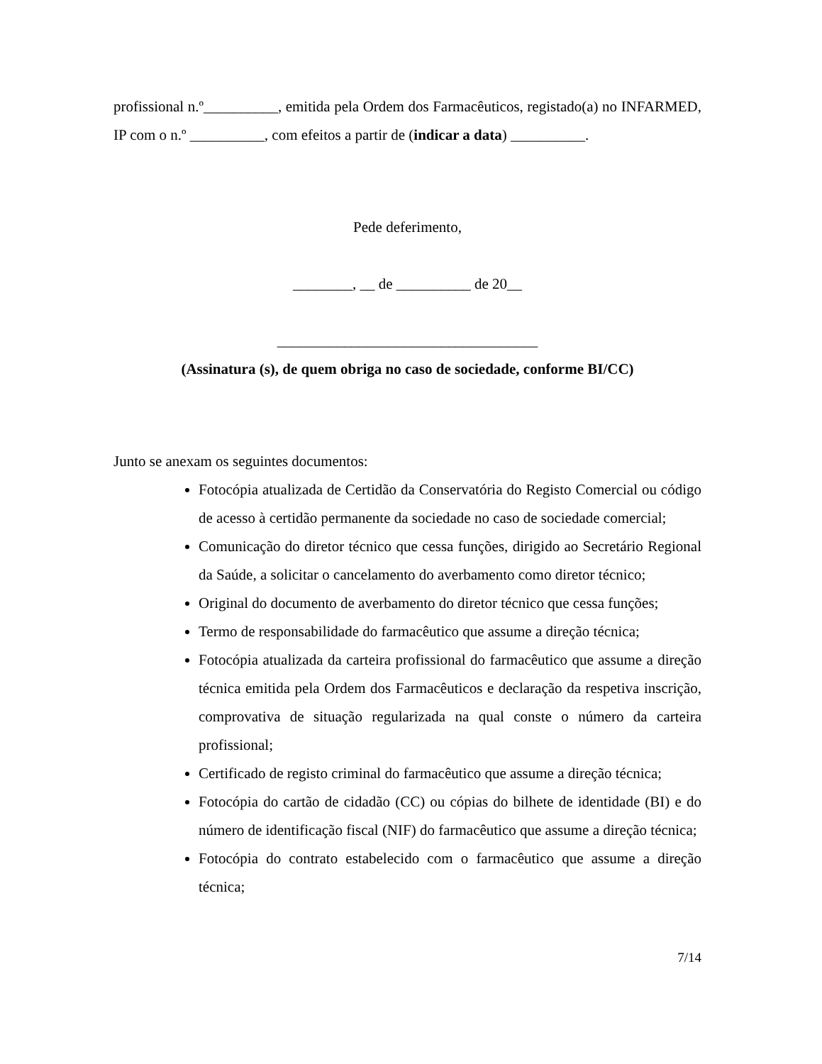profissional n.º__________, emitida pela Ordem dos Farmacêuticos, registado(a) no INFARMED, IP com o n.º __________, com efeitos a partir de (indicar a data) __________.
Pede deferimento,
________, __ de __________ de 20__
___________________________________
(Assinatura (s), de quem obriga no caso de sociedade, conforme BI/CC)
Junto se anexam os seguintes documentos:
Fotocópia atualizada de Certidão da Conservatória do Registo Comercial ou código de acesso à certidão permanente da sociedade no caso de sociedade comercial;
Comunicação do diretor técnico que cessa funções, dirigido ao Secretário Regional da Saúde, a solicitar o cancelamento do averbamento como diretor técnico;
Original do documento de averbamento do diretor técnico que cessa funções;
Termo de responsabilidade do farmacêutico que assume a direção técnica;
Fotocópia atualizada da carteira profissional do farmacêutico que assume a direção técnica emitida pela Ordem dos Farmacêuticos e declaração da respetiva inscrição, comprovativa de situação regularizada na qual conste o número da carteira profissional;
Certificado de registo criminal do farmacêutico que assume a direção técnica;
Fotocópia do cartão de cidadão (CC) ou cópias do bilhete de identidade (BI) e do número de identificação fiscal (NIF) do farmacêutico que assume a direção técnica;
Fotocópia do contrato estabelecido com o farmacêutico que assume a direção técnica;
7/14